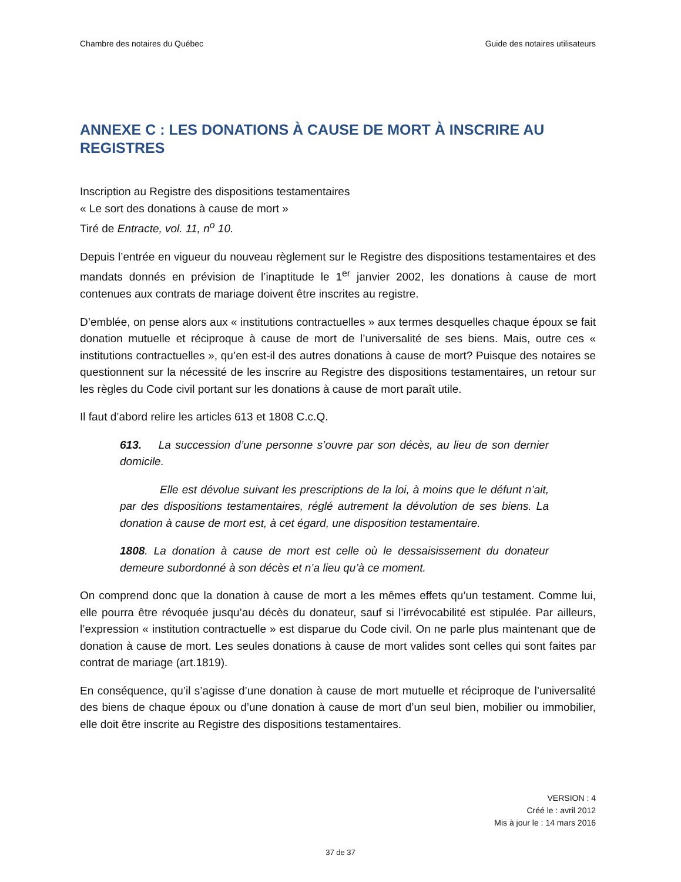Chambre des notaires du Québec Guide des notaires utilisateurs
ANNEXE C : LES DONATIONS À CAUSE DE MORT À INSCRIRE AU REGISTRES
Inscription au Registre des dispositions testamentaires
« Le sort des donations à cause de mort »
Tiré de Entracte, vol. 11, n<sup>o</sup> 10.
Depuis l’entrée en vigueur du nouveau règlement sur le Registre des dispositions testamentaires et des mandats donnés en prévision de l’inaptitude le 1<sup>er</sup> janvier 2002, les donations à cause de mort contenues aux contrats de mariage doivent être inscrites au registre.
D’emblée, on pense alors aux « institutions contractuelles » aux termes desquelles chaque époux se fait donation mutuelle et réciproque à cause de mort de l’universalité de ses biens. Mais, outre ces « institutions contractuelles », qu’en est-il des autres donations à cause de mort? Puisque des notaires se questionnent sur la nécessité de les inscrire au Registre des dispositions testamentaires, un retour sur les règles du Code civil portant sur les donations à cause de mort paraît utile.
Il faut d’abord relire les articles 613 et 1808 C.c.Q.
613. La succession d’une personne s’ouvre par son décès, au lieu de son dernier domicile.
Elle est dévolue suivant les prescriptions de la loi, à moins que le défunt n’ait, par des dispositions testamentaires, réglé autrement la dévolution de ses biens. La donation à cause de mort est, à cet égard, une disposition testamentaire.
1808. La donation à cause de mort est celle où le dessaisissement du donateur demeure subordonné à son décès et n’a lieu qu’à ce moment.
On comprend donc que la donation à cause de mort a les mêmes effets qu’un testament. Comme lui, elle pourra être révoquée jusqu’au décès du donateur, sauf si l’irrévocabilité est stipulée. Par ailleurs, l’expression « institution contractuelle » est disparue du Code civil. On ne parle plus maintenant que de donation à cause de mort. Les seules donations à cause de mort valides sont celles qui sont faites par contrat de mariage (art.1819).
En conséquence, qu’il s’agisse d’une donation à cause de mort mutuelle et réciproque de l’universalité des biens de chaque époux ou d’une donation à cause de mort d’un seul bien, mobilier ou immobilier, elle doit être inscrite au Registre des dispositions testamentaires.
VERSION : 4
Créé le : avril 2012
Mis à jour le : 14 mars 2016
37 de 37